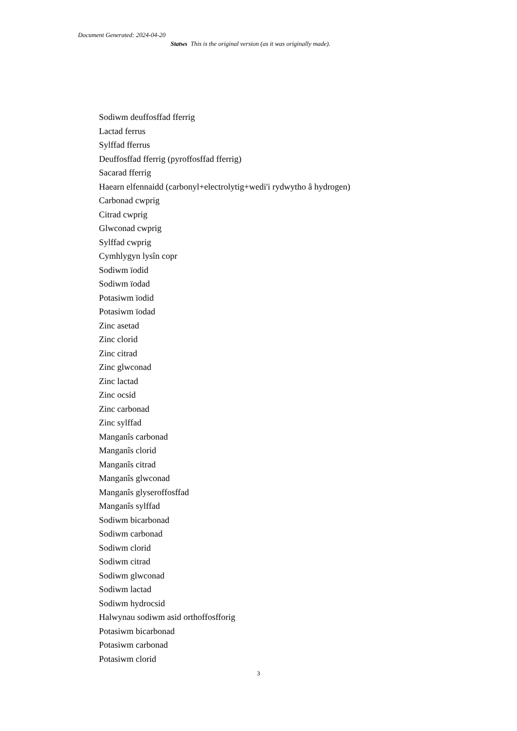Document Generated: 2024-04-20
Statws This is the original version (as it was originally made).
Sodiwm deuffosffad fferrig
Lactad ferrus
Sylffad fferrus
Deuffosffad fferrig (pyroffosffad fferrig)
Sacarad fferrig
Haearn elfennaidd (carbonyl+electrolytig+wedi'i rydwytho â hydrogen)
Carbonad cwprig
Citrad cwprig
Glwconad cwprig
Sylffad cwprig
Cymhlygyn lysîn copr
Sodiwm ïodid
Sodiwm ïodad
Potasiwm ïodid
Potasiwm ïodad
Zinc asetad
Zinc clorid
Zinc citrad
Zinc glwconad
Zinc lactad
Zinc ocsid
Zinc carbonad
Zinc sylffad
Manganîs carbonad
Manganîs clorid
Manganîs citrad
Manganîs glwconad
Manganîs glyseroffosffad
Manganîs sylffad
Sodiwm bicarbonad
Sodiwm carbonad
Sodiwm clorid
Sodiwm citrad
Sodiwm glwconad
Sodiwm lactad
Sodiwm hydrocsid
Halwynau sodiwm asid orthoffosfforig
Potasiwm bicarbonad
Potasiwm carbonad
Potasiwm clorid
3